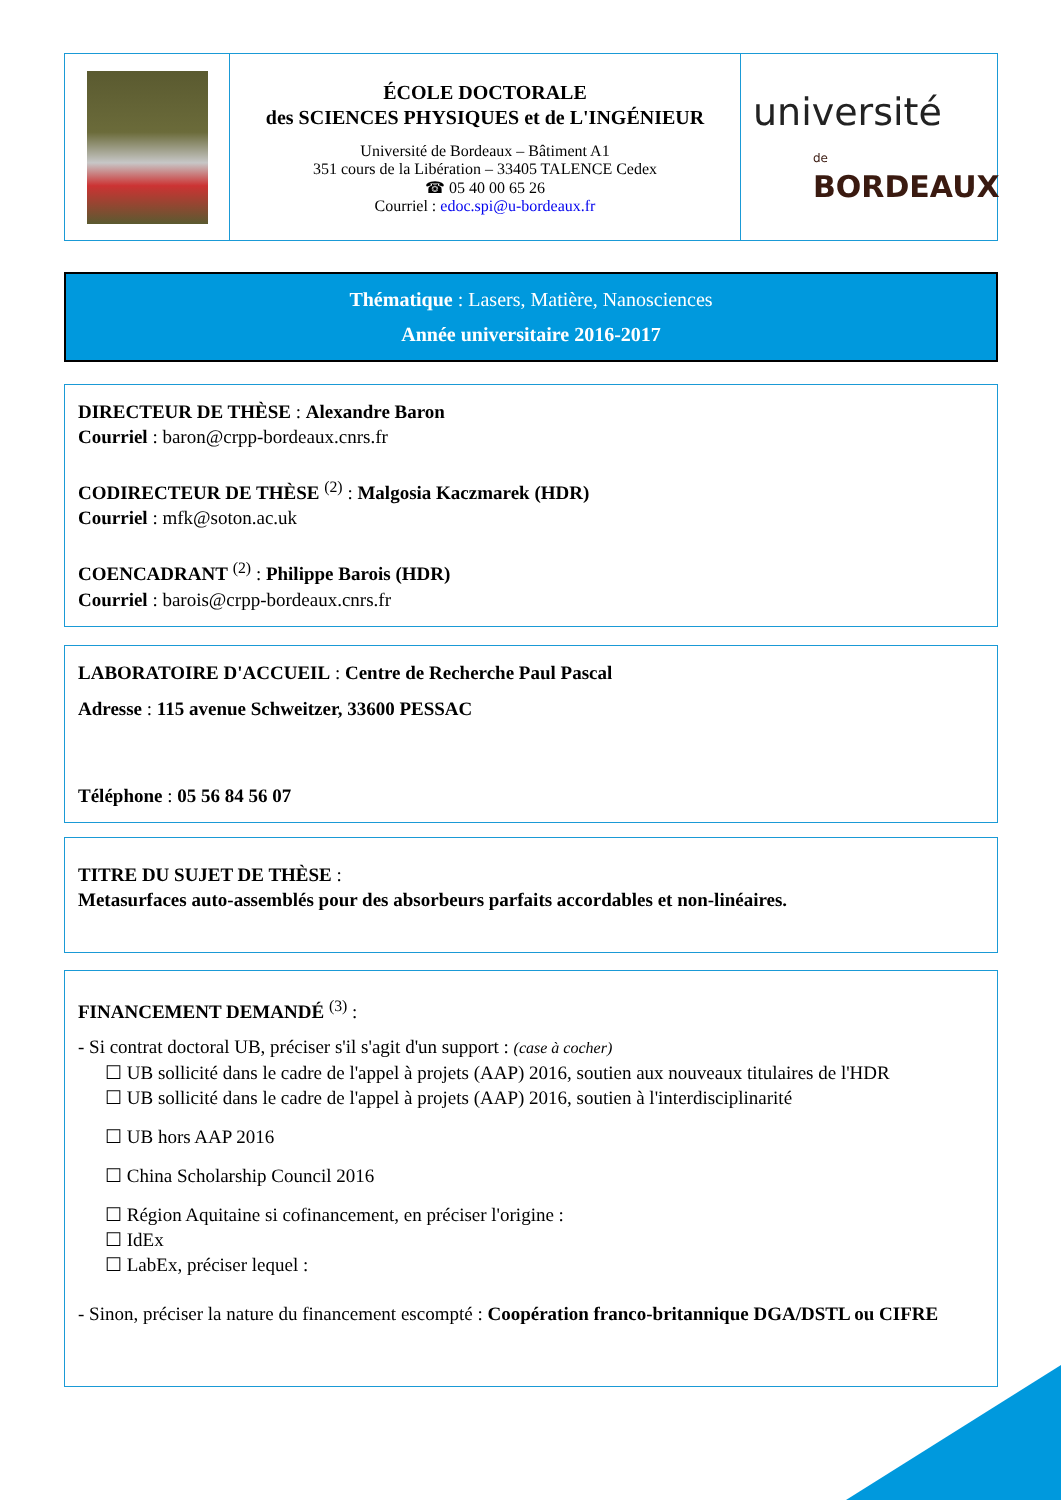ÉCOLE DOCTORALE
des SCIENCES PHYSIQUES et de L'INGÉNIEUR
Université de Bordeaux – Bâtiment A1
351 cours de la Libération – 33405 TALENCE Cedex
☎ 05 40 00 65 26
Courriel : edoc.spi@u-bordeaux.fr
université
de BORDEAUX
Thématique : Lasers, Matière, Nanosciences
Année universitaire 2016-2017
DIRECTEUR DE THÈSE : Alexandre Baron
Courriel : baron@crpp-bordeaux.cnrs.fr
CODIRECTEUR DE THÈSE <sup>(2)</sup> : Malgosia Kaczmarek (HDR)
Courriel : mfk@soton.ac.uk
COENCADRANT <sup>(2)</sup> : Philippe Barois (HDR)
Courriel : barois@crpp-bordeaux.cnrs.fr
LABORATOIRE D'ACCUEIL : Centre de Recherche Paul Pascal
Adresse : 115 avenue Schweitzer, 33600 PESSAC
Téléphone : 05 56 84 56 07
TITRE DU SUJET DE THÈSE :
Metasurfaces auto-assemblés pour des absorbeurs parfaits accordables et non-linéaires.
FINANCEMENT DEMANDÉ <sup>(3)</sup> :
- Si contrat doctoral UB, préciser s'il s'agit d'un support : (case à cocher)
☐ UB sollicité dans le cadre de l'appel à projets (AAP) 2016, soutien aux nouveaux titulaires de l'HDR
☐ UB sollicité dans le cadre de l'appel à projets (AAP) 2016, soutien à l'interdisciplinarité
☐ UB hors AAP 2016
☐ China Scholarship Council 2016
☐ Région Aquitaine si cofinancement, en préciser l'origine :
☐ IdEx
☐ LabEx, préciser lequel :
- Sinon, préciser la nature du financement escompté : Coopération franco-britannique DGA/DSTL ou CIFRE